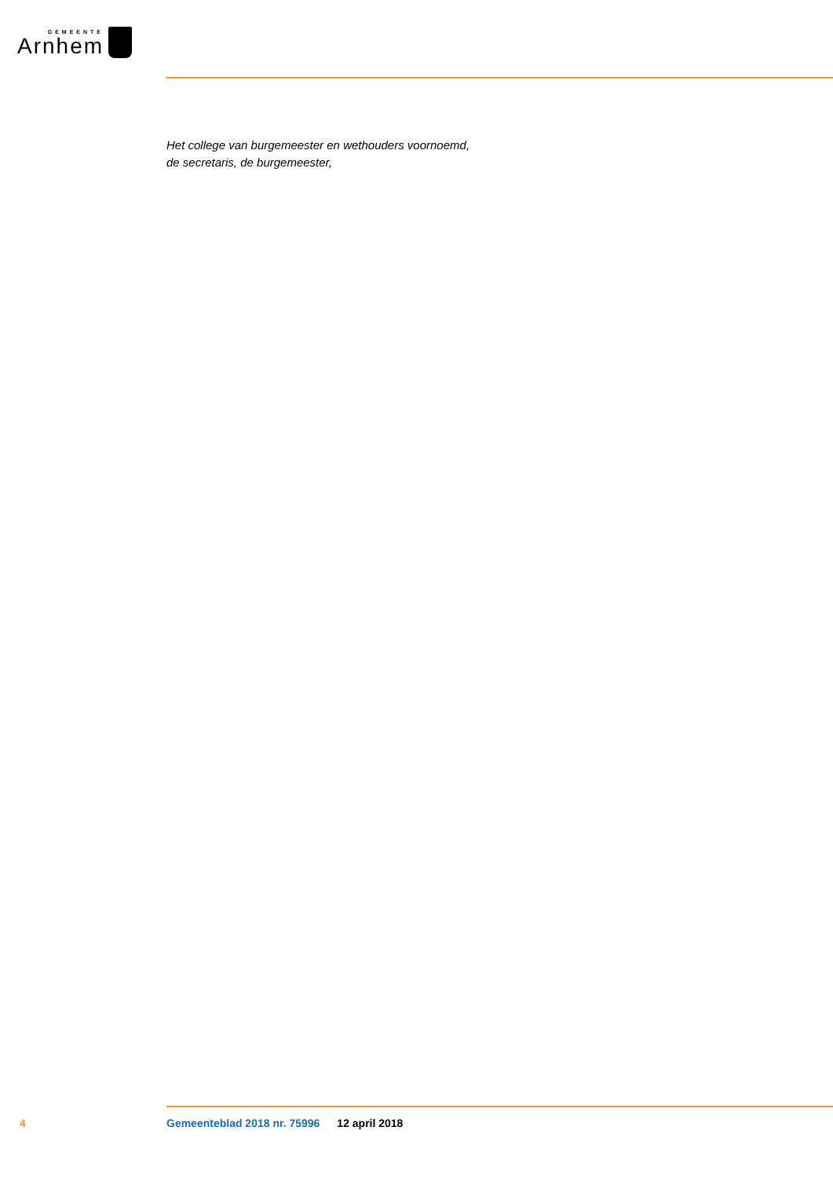GEMEENTE
Arnhem
Het college van burgemeester en wethouders voornoemd,
de secretaris, de burgemeester,
4 Gemeenteblad 2018 nr. 75996 12 april 2018